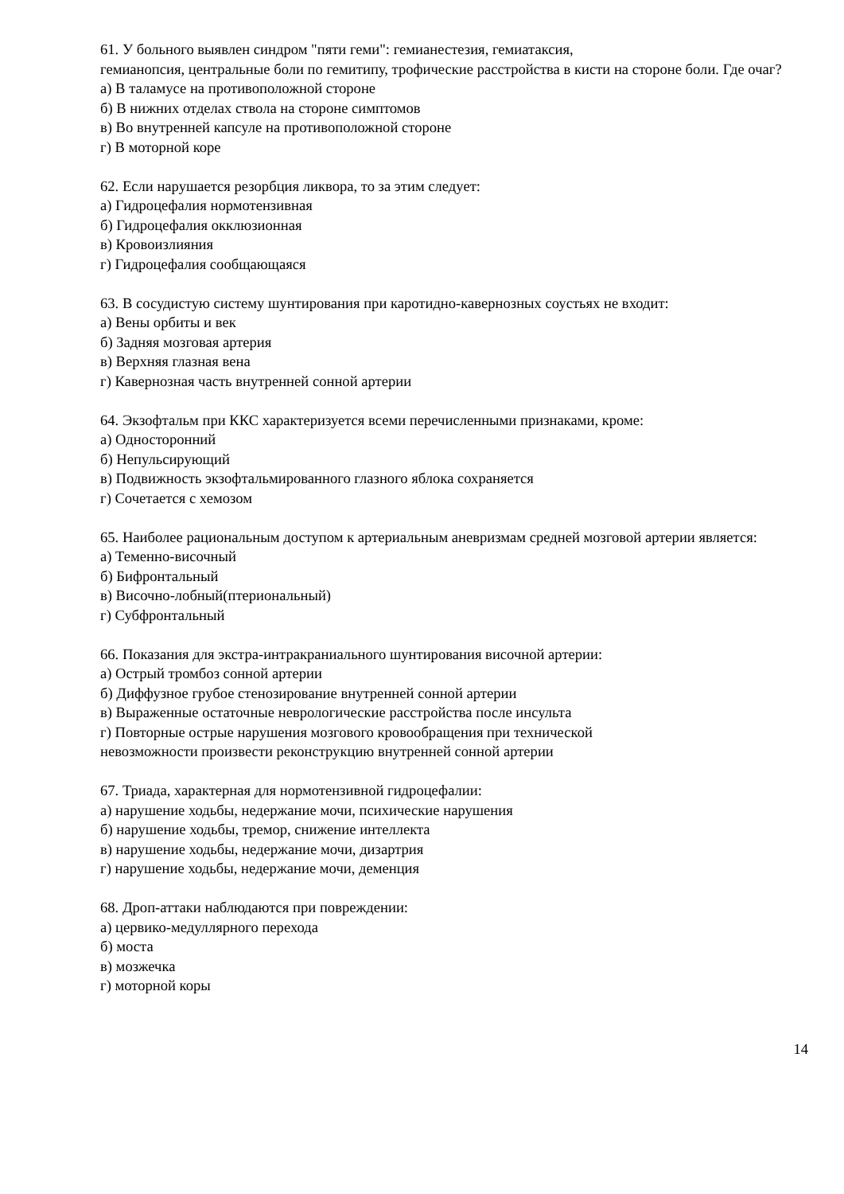61. У больного выявлен синдром "пяти геми": гемианестезия, гемиатаксия,
гемианопсия, центральные боли по гемитипу, трофические расстройства в кисти на стороне боли. Где очаг?
а) В таламусе на противоположной стороне
б) В нижних отделах ствола на стороне симптомов
в) Во внутренней капсуле на противоположной стороне
г) В моторной коре
62. Если нарушается резорбция ликвора, то за этим следует:
а) Гидроцефалия нормотензивная
б) Гидроцефалия окклюзионная
в) Кровоизлияния
г) Гидроцефалия сообщающаяся
63. В сосудистую систему шунтирования при каротидно-кавернозных соустьях не входит:
а) Вены орбиты и век
б) Задняя мозговая артерия
в) Верхняя глазная вена
г) Кавернозная часть внутренней сонной артерии
64. Экзофтальм при ККС характеризуется всеми перечисленными признаками, кроме:
а) Односторонний
б) Непульсирующий
в) Подвижность экзофтальмированного глазного яблока сохраняется
г) Сочетается с хемозом
65. Наиболее рациональным доступом к артериальным аневризмам средней мозговой артерии является:
а) Теменно-височный
б) Бифронтальный
в) Височно-лобный(птериональный)
г) Субфронтальный
66. Показания для экстра-интракраниального шунтирования височной артерии:
а) Острый тромбоз сонной артерии
б) Диффузное грубое стенозирование внутренней сонной артерии
в) Выраженные остаточные неврологические расстройства после инсульта
г) Повторные острые нарушения мозгового кровообращения при технической
невозможности произвести реконструкцию внутренней сонной артерии
67. Триада, характерная для нормотензивной гидроцефалии:
а) нарушение ходьбы, недержание мочи, психические нарушения
б) нарушение ходьбы, тремор, снижение интеллекта
в) нарушение ходьбы, недержание мочи, дизартрия
г) нарушение ходьбы, недержание мочи, деменция
68. Дроп-аттаки наблюдаются при повреждении:
а) цервико-медуллярного перехода
б) моста
в) мозжечка
г) моторной коры
14